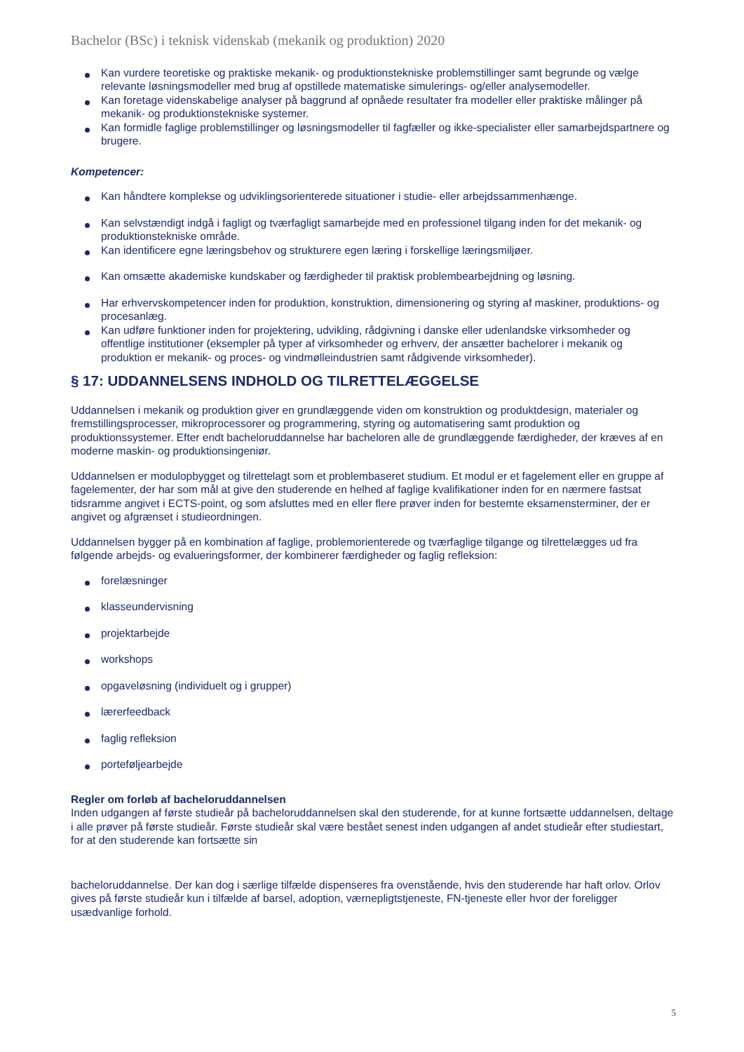Bachelor (BSc) i teknisk videnskab (mekanik og produktion) 2020
Kan vurdere teoretiske og praktiske mekanik- og produktionstekniske problemstillinger samt begrunde og vælge relevante løsningsmodeller med brug af opstillede matematiske simulerings- og/eller analysemodeller.
Kan foretage videnskabelige analyser på baggrund af opnåede resultater fra modeller eller praktiske målinger på mekanik- og produktionstekniske systemer.
Kan formidle faglige problemstillinger og løsningsmodeller til fagfæller og ikke-specialister eller samarbejdspartnere og brugere.
Kompetencer:
Kan håndtere komplekse og udviklingsorienterede situationer i studie- eller arbejdssammenhænge.
Kan selvstændigt indgå i fagligt og tværfagligt samarbejde med en professionel tilgang inden for det mekanik- og produktionstekniske område.
Kan identificere egne læringsbehov og strukturere egen læring i forskellige læringsmiljøer.
Kan omsætte akademiske kundskaber og færdigheder til praktisk problembearbejdning og løsning.
Har erhvervskompetencer inden for produktion, konstruktion, dimensionering og styring af maskiner, produktions- og procesanlæg.
Kan udføre funktioner inden for projektering, udvikling, rådgivning i danske eller udenlandske virksomheder og offentlige institutioner (eksempler på typer af virksomheder og erhverv, der ansætter bachelorer i mekanik og produktion er mekanik- og proces- og vindmølleindustrien samt rådgivende virksomheder).
§ 17: UDDANNELSENS INDHOLD OG TILRETTELÆGGELSE
Uddannelsen i mekanik og produktion giver en grundlæggende viden om konstruktion og produktdesign, materialer og fremstillingsprocesser, mikroprocessorer og programmering, styring og automatisering samt produktion og produktionssystemer. Efter endt bacheloruddannelse har bacheloren alle de grundlæggende færdigheder, der kræves af en moderne maskin- og produktionsingeniør.
Uddannelsen er modulopbygget og tilrettelagt som et problembaseret studium. Et modul er et fagelement eller en gruppe af fagelementer, der har som mål at give den studerende en helhed af faglige kvalifikationer inden for en nærmere fastsat tidsramme angivet i ECTS-point, og som afsluttes med en eller flere prøver inden for bestemte eksamensterminer, der er angivet og afgrænset i studieordningen.
Uddannelsen bygger på en kombination af faglige, problemorienterede og tværfaglige tilgange og tilrettelægges ud fra følgende arbejds- og evalueringsformer, der kombinerer færdigheder og faglig refleksion:
forelæsninger
klasseundervisning
projektarbejde
workshops
opgaveløsning (individuelt og i grupper)
lærerfeedback
faglig refleksion
porteføljearbejde
Regler om forløb af bacheloruddannelsen
Inden udgangen af første studieår på bacheloruddannelsen skal den studerende, for at kunne fortsætte uddannelsen, deltage i alle prøver på første studieår. Første studieår skal være bestået senest inden udgangen af andet studieår efter studiestart, for at den studerende kan fortsætte sin
bacheloruddannelse. Der kan dog i særlige tilfælde dispenseres fra ovenstående, hvis den studerende har haft orlov. Orlov gives på første studieår kun i tilfælde af barsel, adoption, værnepligtstjeneste, FN-tjeneste eller hvor der foreligger usædvanlige forhold.
5